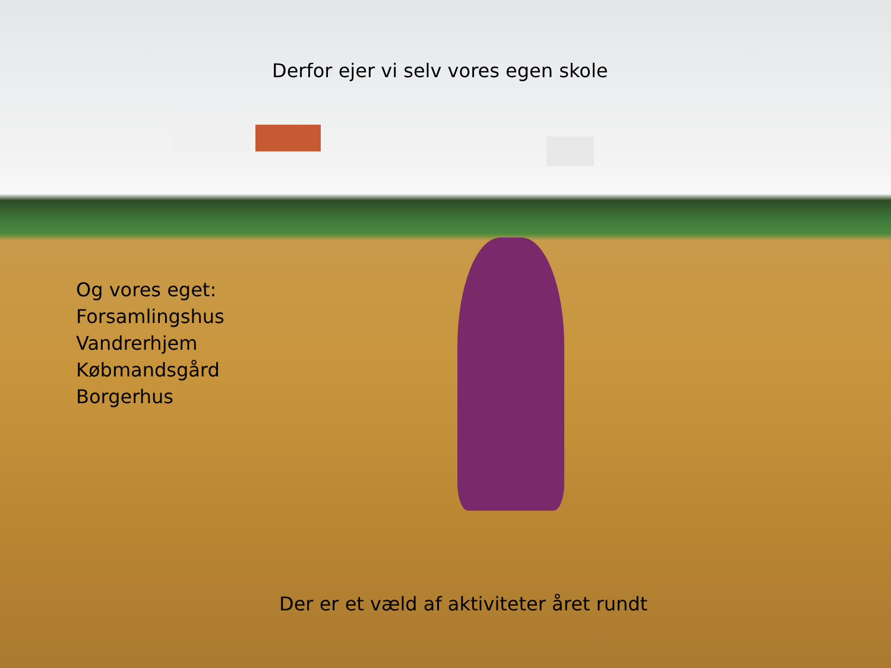Derfor ejer vi selv vores egen skole
Og vores eget:
Forsamlingshus
Vandrerhjem
Købmandsgård
Borgerhus
Der er et væld af aktiviteter året rundt